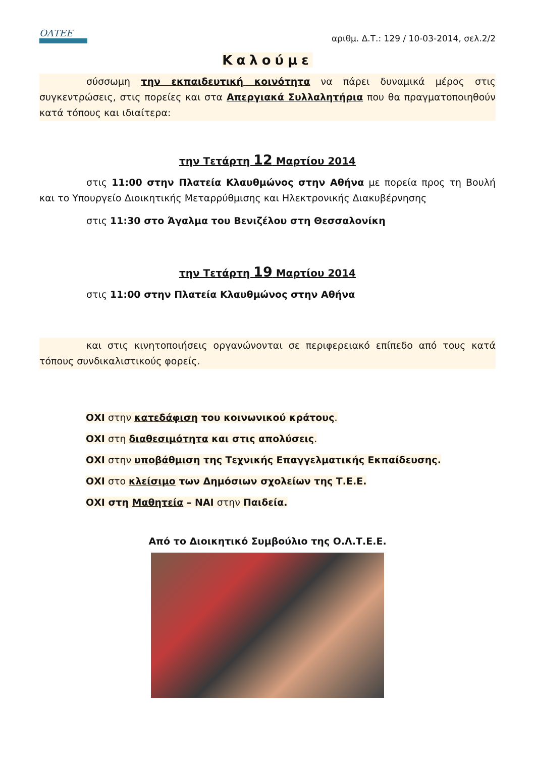ΟΛΤΕΕ
αριθμ. Δ.Τ.: 129 / 10-03-2014, σελ.2/2
Καλούμε
σύσσωμη την εκπαιδευτική κοινότητα να πάρει δυναμικά μέρος στις συγκεντρώσεις, στις πορείες και στα Απεργιακά Συλλαλητήρια που θα πραγματοποιηθούν κατά τόπους και ιδιαίτερα:
την Τετάρτη 12 Μαρτίου 2014
στις 11:00 στην Πλατεία Κλαυθμώνος στην Αθήνα με πορεία προς τη Βουλή και το Υπουργείο Διοικητικής Μεταρρύθμισης και Ηλεκτρονικής Διακυβέρνησης
στις 11:30 στο Άγαλμα του Βενιζέλου στη Θεσσαλονίκη
την Τετάρτη 19 Μαρτίου 2014
στις 11:00 στην Πλατεία Κλαυθμώνος στην Αθήνα
και στις κινητοποιήσεις οργανώνονται σε περιφερειακό επίπεδο από τους κατά τόπους συνδικαλιστικούς φορείς.
ΟΧΙ στην κατεδάφιση του κοινωνικού κράτους.
ΟΧΙ στη διαθεσιμότητα και στις απολύσεις.
ΟΧΙ στην υποβάθμιση της Τεχνικής Επαγγελματικής Εκπαίδευσης.
ΟΧΙ στο κλείσιμο των Δημόσιων σχολείων της Τ.Ε.Ε.
ΟΧΙ στη Μαθητεία – ΝΑΙ στην Παιδεία.
Από το Διοικητικό Συμβούλιο της Ο.Λ.Τ.Ε.Ε.